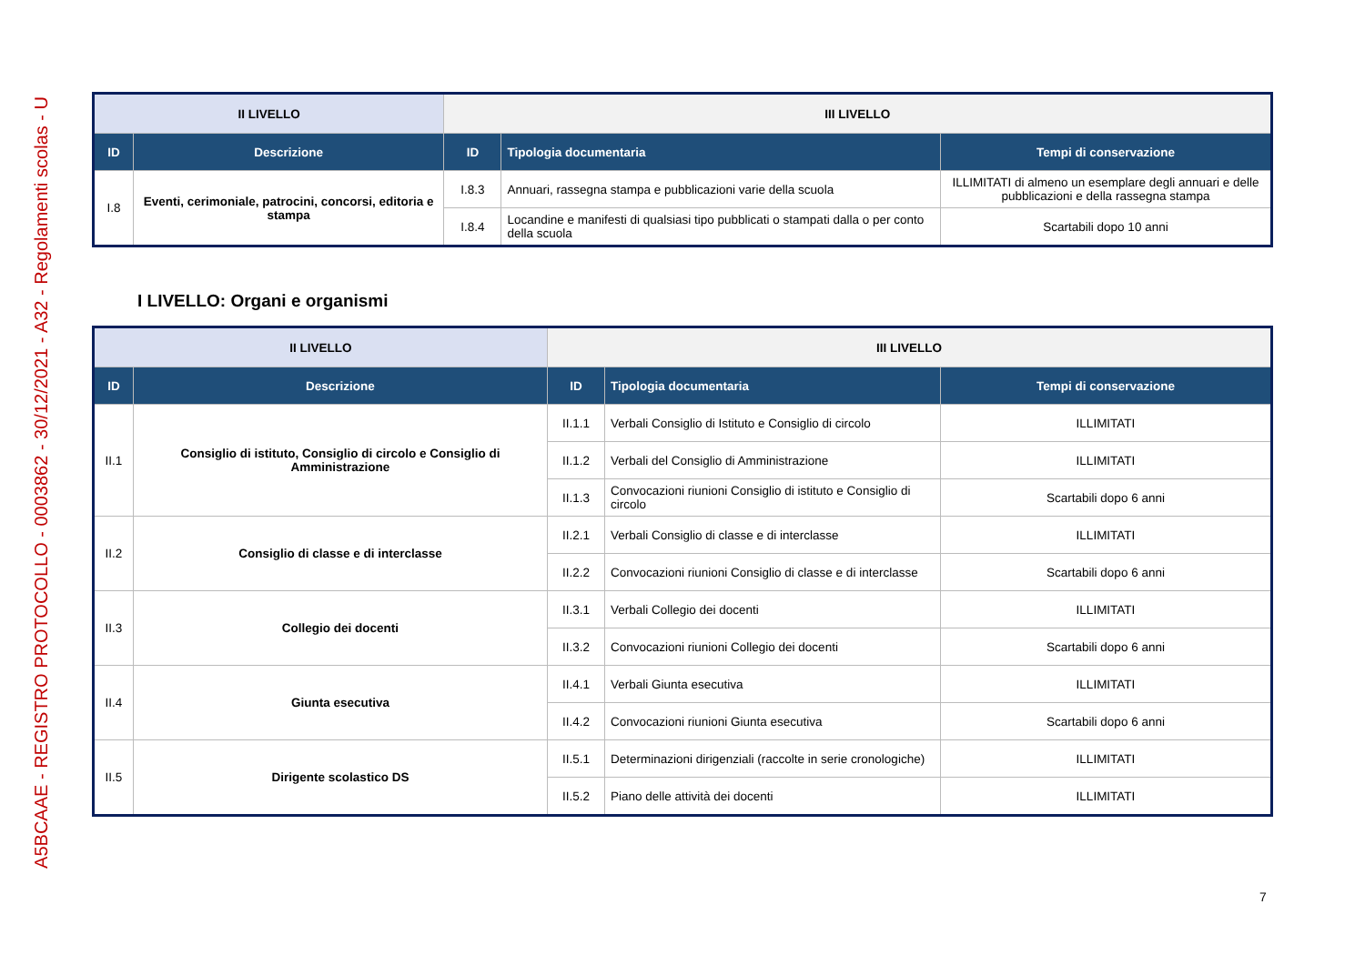A5BCAAE - REGISTRO PROTOCOLLO - 0003862 - 30/12/2021 - A32 - Regolamenti scolas - U
| II LIVELLO | | III LIVELLO | | |
| --- | --- | --- | --- | --- |
| ID | Descrizione | ID | Tipologia documentaria | Tempi di conservazione |
| I.8 | Eventi, cerimoniale, patrocini, concorsi, editoria e stampa | I.8.3 | Annuari, rassegna stampa e pubblicazioni varie della scuola | ILLIMITATI di almeno un esemplare degli annuari e delle pubblicazioni e della rassegna stampa |
| | | I.8.4 | Locandine e manifesti di qualsiasi tipo pubblicati o stampati dalla o per conto della scuola | Scartabili dopo 10 anni |
I LIVELLO: Organi e organismi
| II LIVELLO | | III LIVELLO | | |
| --- | --- | --- | --- | --- |
| ID | Descrizione | ID | Tipologia documentaria | Tempi di conservazione |
| II.1 | Consiglio di istituto, Consiglio di circolo e Consiglio di Amministrazione | II.1.1 | Verbali Consiglio di Istituto e Consiglio di circolo | ILLIMITATI |
| | | II.1.2 | Verbali del Consiglio di Amministrazione | ILLIMITATI |
| | | II.1.3 | Convocazioni riunioni Consiglio di istituto e Consiglio di circolo | Scartabili dopo 6 anni |
| II.2 | Consiglio di classe e di interclasse | II.2.1 | Verbali Consiglio di classe e di interclasse | ILLIMITATI |
| | | II.2.2 | Convocazioni riunioni Consiglio di classe e di interclasse | Scartabili dopo 6 anni |
| II.3 | Collegio dei docenti | II.3.1 | Verbali Collegio dei docenti | ILLIMITATI |
| | | II.3.2 | Convocazioni riunioni Collegio dei docenti | Scartabili dopo 6 anni |
| II.4 | Giunta esecutiva | II.4.1 | Verbali Giunta esecutiva | ILLIMITATI |
| | | II.4.2 | Convocazioni riunioni Giunta esecutiva | Scartabili dopo 6 anni |
| II.5 | Dirigente scolastico DS | II.5.1 | Determinazioni dirigenziali (raccolte in serie cronologiche) | ILLIMITATI |
| | | II.5.2 | Piano delle attività dei docenti | ILLIMITATI |
7